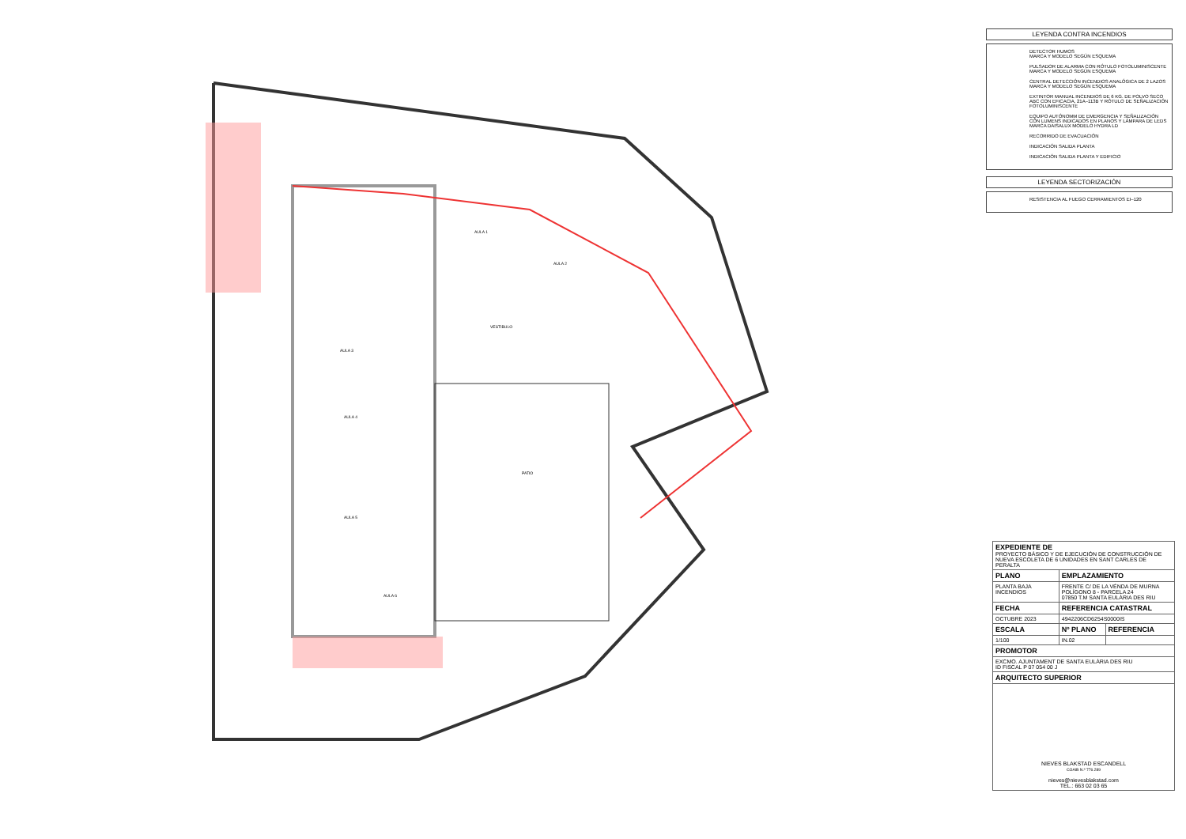PATIO
VESTIBULO
AULA 1
AULA 2
AULA 3
AULA 4
AULA 5
AULA 6
LEYENDA CONTRA INCENDIOS
DETECTOR HUMOS
MARCA Y MODELO SEGÚN ESQUEMA
PULSADOR DE ALARMA CON RÓTULO FOTOLUMINISCENTE
MARCA Y MODELO SEGÚN ESQUEMA
CENTRAL DETECCIÓN INCENDIOS ANALÓGICA DE 2 LAZOS
MARCA Y MODELO SEGÚN ESQUEMA
EXTINTOR MANUAL INCENDIOS DE 6 KG. DE POLVO SECO ABC CON EFICACIA, 21A–113B Y RÓTULO DE SEÑALIZACIÓN FOTOLUMINISCENTE
EQUIPO AUTÓNOMM DE EMERGENCIA Y SEÑALIZACIÓN CON LUMENS INDICADOS EN PLANOS Y LÁMPARA DE LEDS
MARCA DAISALUX MODELO HYDRA LD
RECORRIDO DE EVACUACIÓN
INDICACIÓN SALIDA PLANTA
INDICACIÓN SALIDA PLANTA Y EDIFICIO
LEYENDA SECTORIZACIÓN
RESISTENCIA AL FUEGO CERRAMIENTOS EI–120
| EXPEDIENTE DE PROYECTO BÁSICO Y DE EJECUCIÓN DE CONSTRUCCIÓN DE NUEVA ESCOLETA DE 6 UNIDADES EN SANT CARLES DE PERALTA | | |
| PLANO | EMPLAZAMIENTO | |
| PLANTA BAJA INCENDIOS | FRENTE C/ DE LA VÉNDA DE MURNA POLÍGONO 8 - PARCELA 24 07850 T.M SANTA EULÀRIA DES RIU | |
| FECHA | REFERENCIA CATASTRAL | |
| OCTUBRE 2023 | 4942206CD6254S0000IS | |
| ESCALA | Nº PLANO | REFERENCIA |
| 1/100 | IN.02 | |
| PROMOTOR | | |
| EXCMO. AJUNTAMENT DE SANTA EULÀRIA DES RIU ID FISCAL P 07 054 00 J | | |
| ARQUITECTO SUPERIOR | | |
| NIEVES BLAKSTAD ESCANDELL COAIB N.º 776.289 nieves@nievesblakstad.com TEL.: 663 02 03 65 | | |